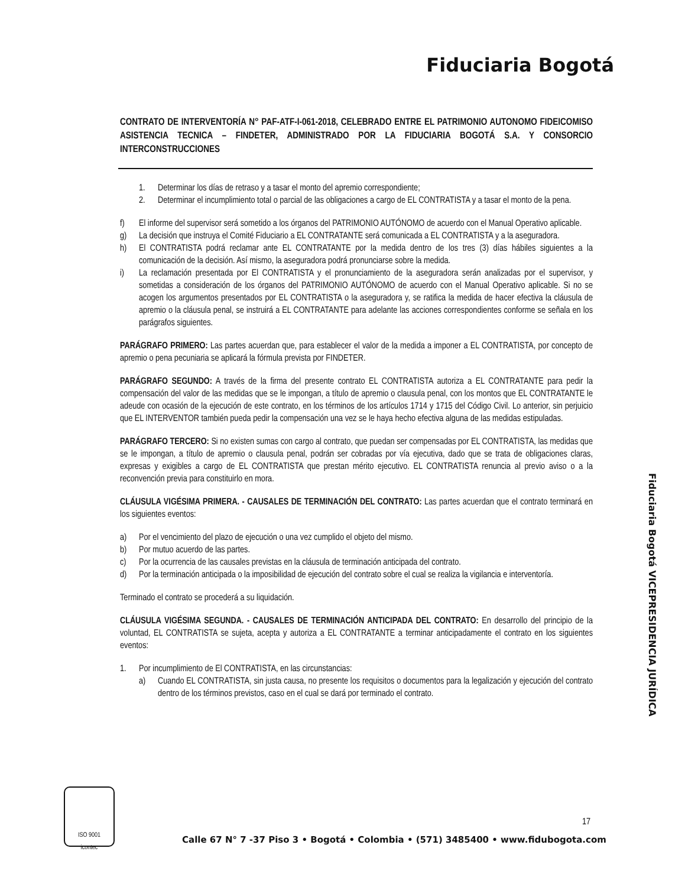Fiduciaria Bogotá
CONTRATO DE INTERVENTORÍA N° PAF-ATF-I-061-2018, CELEBRADO ENTRE EL PATRIMONIO AUTONOMO FIDEICOMISO ASISTENCIA TECNICA – FINDETER, ADMINISTRADO POR LA FIDUCIARIA BOGOTÁ S.A. Y CONSORCIO INTERCONSTRUCCIONES
1. Determinar los días de retraso y a tasar el monto del apremio correspondiente;
2. Determinar el incumplimiento total o parcial de las obligaciones a cargo de EL CONTRATISTA y a tasar el monto de la pena.
f) El informe del supervisor será sometido a los órganos del PATRIMONIO AUTÓNOMO de acuerdo con el Manual Operativo aplicable.
g) La decisión que instruya el Comité Fiduciario a EL CONTRATANTE será comunicada a EL CONTRATISTA y a la aseguradora.
h) El CONTRATISTA podrá reclamar ante EL CONTRATANTE por la medida dentro de los tres (3) días hábiles siguientes a la comunicación de la decisión. Así mismo, la aseguradora podrá pronunciarse sobre la medida.
i) La reclamación presentada por El CONTRATISTA y el pronunciamiento de la aseguradora serán analizadas por el supervisor, y sometidas a consideración de los órganos del PATRIMONIO AUTÓNOMO de acuerdo con el Manual Operativo aplicable. Si no se acogen los argumentos presentados por EL CONTRATISTA o la aseguradora y, se ratifica la medida de hacer efectiva la cláusula de apremio o la cláusula penal, se instruirá a EL CONTRATANTE para adelante las acciones correspondientes conforme se señala en los parágrafos siguientes.
PARÁGRAFO PRIMERO: Las partes acuerdan que, para establecer el valor de la medida a imponer a EL CONTRATISTA, por concepto de apremio o pena pecuniaria se aplicará la fórmula prevista por FINDETER.
PARÁGRAFO SEGUNDO: A través de la firma del presente contrato EL CONTRATISTA autoriza a EL CONTRATANTE para pedir la compensación del valor de las medidas que se le impongan, a título de apremio o clausula penal, con los montos que EL CONTRATANTE le adeude con ocasión de la ejecución de este contrato, en los términos de los artículos 1714 y 1715 del Código Civil. Lo anterior, sin perjuicio que EL INTERVENTOR también pueda pedir la compensación una vez se le haya hecho efectiva alguna de las medidas estipuladas.
PARÁGRAFO TERCERO: Si no existen sumas con cargo al contrato, que puedan ser compensadas por EL CONTRATISTA, las medidas que se le impongan, a título de apremio o clausula penal, podrán ser cobradas por vía ejecutiva, dado que se trata de obligaciones claras, expresas y exigibles a cargo de EL CONTRATISTA que prestan mérito ejecutivo. EL CONTRATISTA renuncia al previo aviso o a la reconvención previa para constituirlo en mora.
CLÁUSULA VIGÉSIMA PRIMERA. - CAUSALES DE TERMINACIÓN DEL CONTRATO: Las partes acuerdan que el contrato terminará en los siguientes eventos:
a) Por el vencimiento del plazo de ejecución o una vez cumplido el objeto del mismo.
b) Por mutuo acuerdo de las partes.
c) Por la ocurrencia de las causales previstas en la cláusula de terminación anticipada del contrato.
d) Por la terminación anticipada o la imposibilidad de ejecución del contrato sobre el cual se realiza la vigilancia e interventoría.
Terminado el contrato se procederá a su liquidación.
CLÁUSULA VIGÉSIMA SEGUNDA. - CAUSALES DE TERMINACIÓN ANTICIPADA DEL CONTRATO: En desarrollo del principio de la voluntad, EL CONTRATISTA se sujeta, acepta y autoriza a EL CONTRATANTE a terminar anticipadamente el contrato en los siguientes eventos:
1. Por incumplimiento de El CONTRATISTA, en las circunstancias:
a) Cuando EL CONTRATISTA, sin justa causa, no presente los requisitos o documentos para la legalización y ejecución del contrato dentro de los términos previstos, caso en el cual se dará por terminado el contrato.
Fiduciaria Bogotá VICEPRESIDENCIA JURÍDICA
ISO 9001
icontec
17
Calle 67 N° 7 -37 Piso 3 • Bogotá • Colombia • (571) 3485400 • www.fidubogota.com